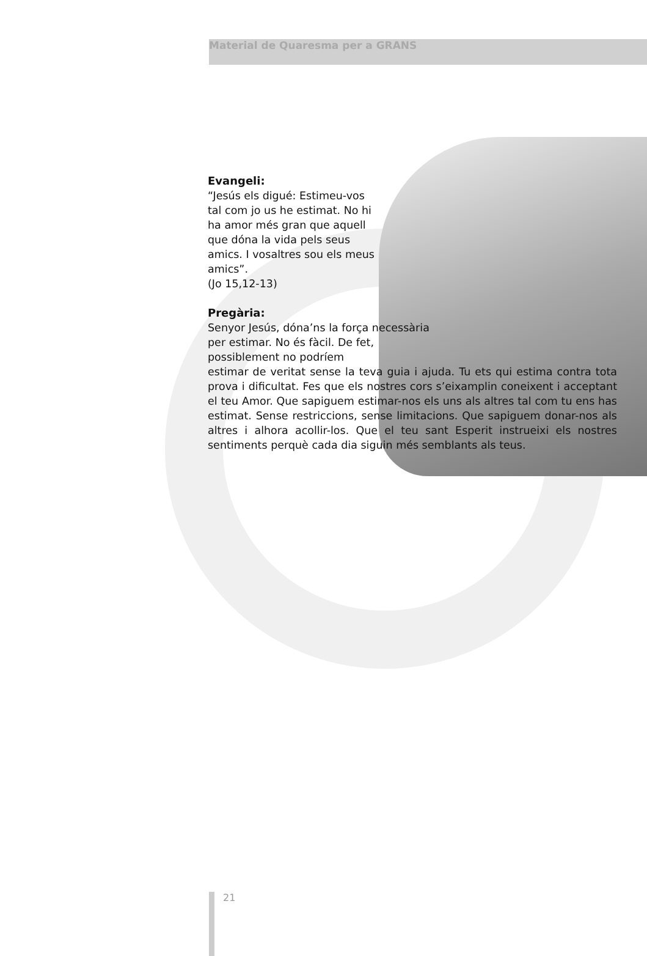Material de Quaresma per a GRANS
Evangeli:
“Jesús els digué: Estimeu-vos tal com jo us he estimat. No hi ha amor més gran que aquell que dóna la vida pels seus amics. I vosaltres sou els meus amics”.
(Jo 15,12-13)
Pregària:
Senyor Jesús, dóna’ns la força necessària per estimar. No és fàcil. De fet, possiblement no podríem
estimar de veritat sense la teva guia i ajuda. Tu ets qui estima contra tota prova i dificultat. Fes que els nostres cors s’eixamplin coneixent i acceptant el teu Amor. Que sapiguem estimar-nos els uns als altres tal com tu ens has estimat. Sense restriccions, sense limitacions. Que sapiguem donar-nos als altres i alhora acollir-los. Que el teu sant Esperit instrueixi els nostres sentiments perquè cada dia siguin més semblants als teus.
21